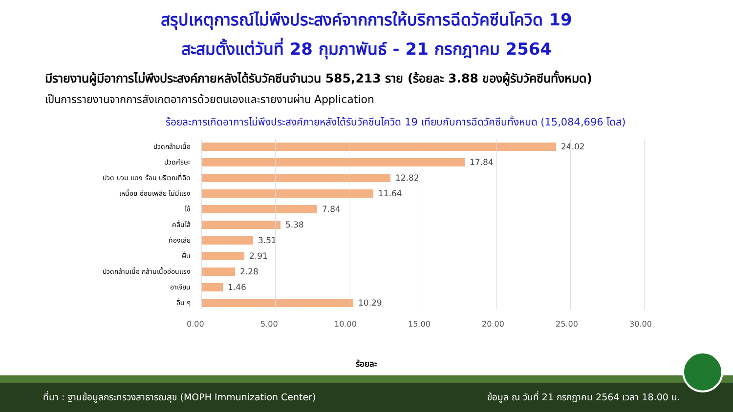สรุปเหตุการณ์ไม่พึงประสงค์จากการให้บริการฉีดวัคซีนโควิด 19
สะสมตั้งแต่วันที่ 28 กุมภาพันธ์ - 21 กรกฎาคม 2564
มีรายงานผู้มีอาการไม่พึงประสงค์ภายหลังได้รับวัคซีนจำนวน 585,213 ราย (ร้อยละ 3.88 ของผู้รับวัคซีนทั้งหมด)
เป็นการรายงานจากการสังเกตอาการด้วยตนเองและรายงานผ่าน Application
ร้อยละการเกิดอาการไม่พึงประสงค์ภายหลังได้รับวัคซีนโควิด 19 เทียบกับการฉีดวัคซีนทั้งหมด (15,084,696 โดส)
ปวดกล้ามเนื้อ
24.02
ปวดศีรษะ
17.84
ปวด บวม แดง ร้อน บริเวณที่ฉีด
12.82
เหนื่อย อ่อนเพลีย ไม่มีแรง
11.64
ไข้
7.84
คลื่นไส้
5.38
ท้องเสีย
3.51
ผื่น
2.91
ปวดกล้ามเนื้อ กล้ามเนื้ออ่อนแรง
2.28
อาเจียน
1.46
อื่น ๆ
10.29
0.00 5.00 10.00 15.00 20.00 25.00 30.00
ร้อยละ
ที่มา : ฐานข้อมูลกระทรวงสาธารณสุข (MOPH Immunization Center) ข้อมูล ณ วันที่ 21 กรกฎาคม 2564 เวลา 18.00 น.